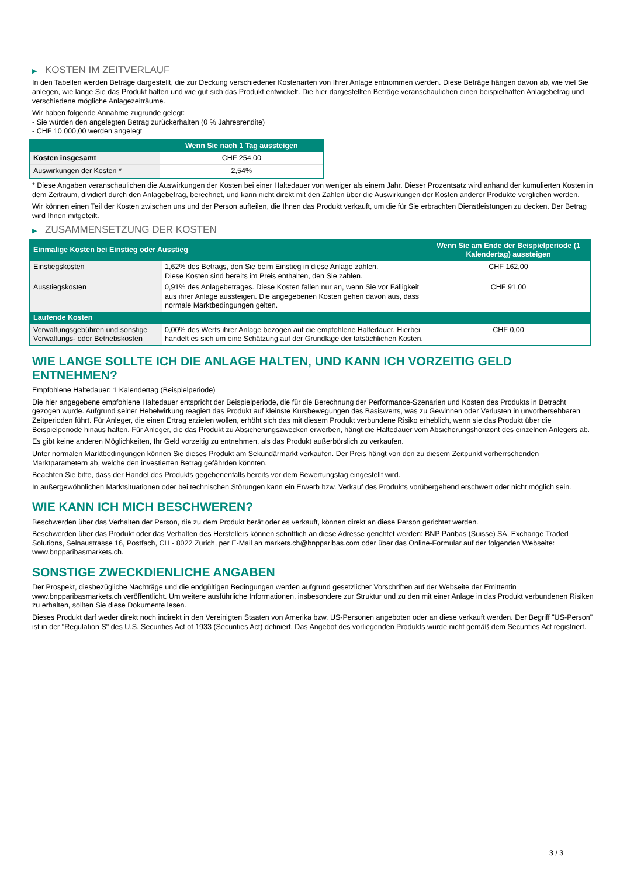▶ KOSTEN IM ZEITVERLAUF
In den Tabellen werden Beträge dargestellt, die zur Deckung verschiedener Kostenarten von Ihrer Anlage entnommen werden. Diese Beträge hängen davon ab, wie viel Sie anlegen, wie lange Sie das Produkt halten und wie gut sich das Produkt entwickelt. Die hier dargestellten Beträge veranschaulichen einen beispielhaften Anlagebetrag und verschiedene mögliche Anlagezeiträume.
Wir haben folgende Annahme zugrunde gelegt:
- Sie würden den angelegten Betrag zurückerhalten (0 % Jahresrendite)
- CHF 10.000,00 werden angelegt
| | Wenn Sie nach 1 Tag aussteigen |
| --- | --- |
| Kosten insgesamt | CHF 254,00 |
| Auswirkungen der Kosten * | 2,54% |
* Diese Angaben veranschaulichen die Auswirkungen der Kosten bei einer Haltedauer von weniger als einem Jahr. Dieser Prozentsatz wird anhand der kumulierten Kosten in dem Zeitraum, dividiert durch den Anlagebetrag, berechnet, und kann nicht direkt mit den Zahlen über die Auswirkungen der Kosten anderer Produkte verglichen werden.
Wir können einen Teil der Kosten zwischen uns und der Person aufteilen, die Ihnen das Produkt verkauft, um die für Sie erbrachten Dienstleistungen zu decken. Der Betrag wird Ihnen mitgeteilt.
▶ ZUSAMMENSETZUNG DER KOSTEN
| Einmalige Kosten bei Einstieg oder Ausstieg | | Wenn Sie am Ende der Beispielperiode (1 Kalendertag) aussteigen |
| --- | --- | --- |
| Einstiegskosten | 1,62% des Betrags, den Sie beim Einstieg in diese Anlage zahlen. Diese Kosten sind bereits im Preis enthalten, den Sie zahlen. | CHF 162,00 |
| Ausstiegskosten | 0,91% des Anlagebetrages. Diese Kosten fallen nur an, wenn Sie vor Fälligkeit aus ihrer Anlage aussteigen. Die angegebenen Kosten gehen davon aus, dass normale Marktbedingungen gelten. | CHF 91,00 |
| Laufende Kosten | | |
| Verwaltungsgebühren und sonstige Verwaltungs- oder Betriebskosten | 0,00% des Werts ihrer Anlage bezogen auf die empfohlene Haltedauer. Hierbei handelt es sich um eine Schätzung auf der Grundlage der tatsächlichen Kosten. | CHF 0,00 |
WIE LANGE SOLLTE ICH DIE ANLAGE HALTEN, UND KANN ICH VORZEITIG GELD ENTNEHMEN?
Empfohlene Haltedauer: 1 Kalendertag (Beispielperiode)
Die hier angegebene empfohlene Haltedauer entspricht der Beispielperiode, die für die Berechnung der Performance-Szenarien und Kosten des Produkts in Betracht gezogen wurde. Aufgrund seiner Hebelwirkung reagiert das Produkt auf kleinste Kursbewegungen des Basiswerts, was zu Gewinnen oder Verlusten in unvorhersehbaren Zeitperioden führt. Für Anleger, die einen Ertrag erzielen wollen, erhöht sich das mit diesem Produkt verbundene Risiko erheblich, wenn sie das Produkt über die Beispielperiode hinaus halten. Für Anleger, die das Produkt zu Absicherungszwecken erwerben, hängt die Haltedauer vom Absicherungshorizont des einzelnen Anlegers ab.
Es gibt keine anderen Möglichkeiten, Ihr Geld vorzeitig zu entnehmen, als das Produkt außerbörslich zu verkaufen.
Unter normalen Marktbedingungen können Sie dieses Produkt am Sekundärmarkt verkaufen. Der Preis hängt von den zu diesem Zeitpunkt vorherrschenden Marktparametern ab, welche den investierten Betrag gefährden könnten.
Beachten Sie bitte, dass der Handel des Produkts gegebenenfalls bereits vor dem Bewertungstag eingestellt wird.
In außergewöhnlichen Marktsituationen oder bei technischen Störungen kann ein Erwerb bzw. Verkauf des Produkts vorübergehend erschwert oder nicht möglich sein.
WIE KANN ICH MICH BESCHWEREN?
Beschwerden über das Verhalten der Person, die zu dem Produkt berät oder es verkauft, können direkt an diese Person gerichtet werden.
Beschwerden über das Produkt oder das Verhalten des Herstellers können schriftlich an diese Adresse gerichtet werden: BNP Paribas (Suisse) SA, Exchange Traded Solutions, Selnaustrasse 16, Postfach, CH - 8022 Zurich, per E-Mail an markets.ch@bnpparibas.com oder über das Online-Formular auf der folgenden Webseite: www.bnpparibasmarkets.ch.
SONSTIGE ZWECKDIENLICHE ANGABEN
Der Prospekt, diesbezügliche Nachträge und die endgültigen Bedingungen werden aufgrund gesetzlicher Vorschriften auf der Webseite der Emittentin www.bnpparibasmarkets.ch veröffentlicht. Um weitere ausführliche Informationen, insbesondere zur Struktur und zu den mit einer Anlage in das Produkt verbundenen Risiken zu erhalten, sollten Sie diese Dokumente lesen.
Dieses Produkt darf weder direkt noch indirekt in den Vereinigten Staaten von Amerika bzw. US-Personen angeboten oder an diese verkauft werden. Der Begriff "US-Person" ist in der "Regulation S" des U.S. Securities Act of 1933 (Securities Act) definiert. Das Angebot des vorliegenden Produkts wurde nicht gemäß dem Securities Act registriert.
3 / 3